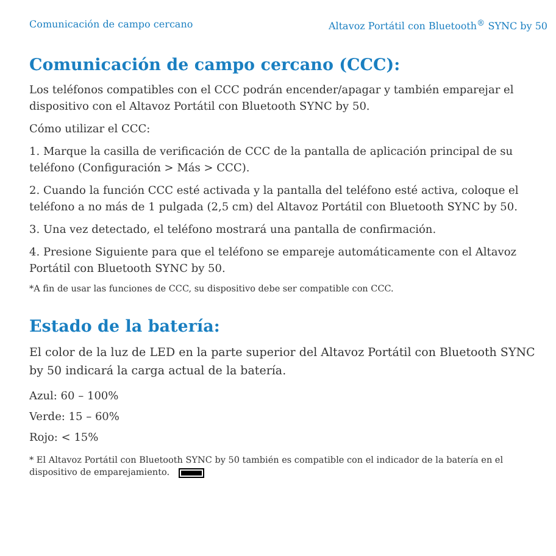Comunicación de campo cercano Altavoz Portátil con Bluetooth<sup>®</sup> SYNC by 50
Comunicación de campo cercano (CCC):
Los teléfonos compatibles con el CCC podrán encender/apagar y también emparejar el dispositivo con el Altavoz Portátil con Bluetooth SYNC by 50.
Cómo utilizar el CCC:
1. Marque la casilla de verificación de CCC de la pantalla de aplicación principal de su teléfono (Configuración > Más > CCC).
2. Cuando la función CCC esté activada y la pantalla del teléfono esté activa, coloque el teléfono a no más de 1 pulgada (2,5 cm) del Altavoz Portátil con Bluetooth SYNC by 50.
3. Una vez detectado, el teléfono mostrará una pantalla de confirmación.
4. Presione Siguiente para que el teléfono se empareje automáticamente con el Altavoz Portátil con Bluetooth SYNC by 50.
*A fin de usar las funciones de CCC, su dispositivo debe ser compatible con CCC.
Estado de la batería:
El color de la luz de LED en la parte superior del Altavoz Portátil con Bluetooth SYNC by 50 indicará la carga actual de la batería.
Azul: 60 – 100%
Verde: 15 – 60%
Rojo: < 15%
* El Altavoz Portátil con Bluetooth SYNC by 50 también es compatible con el indicador de la batería en el dispositivo de emparejamiento.